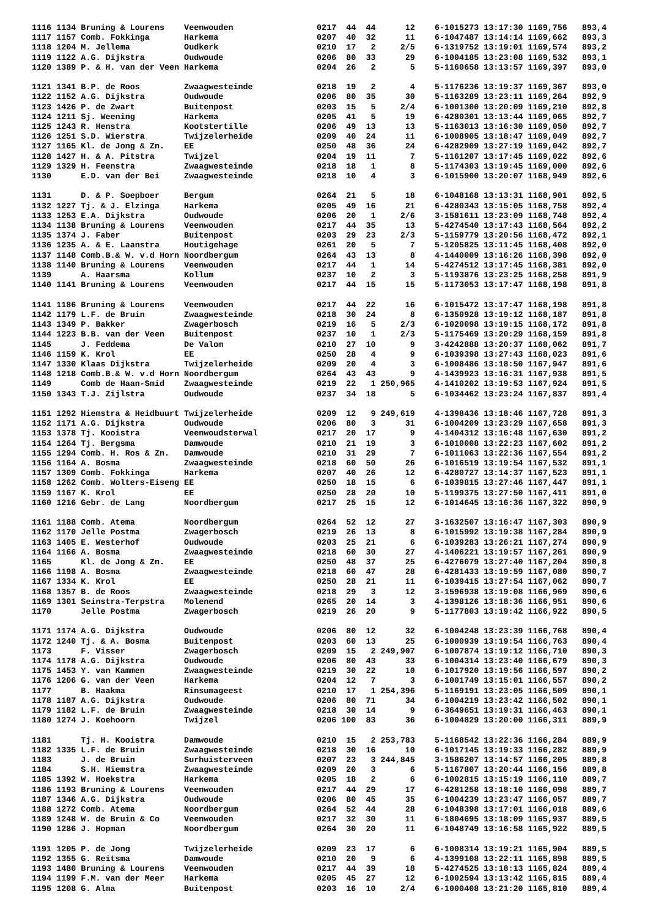1116 1134 Bruning & Lourens    Veenwouden                 0217  44  44      12    6-1015273 13:17:30 1169,756   893,4
1117 1157 Comb. Fokkinga       Harkema                    0207  40  32      11    6-1047487 13:14:14 1169,662   893,3
1118 1204 M. Jellema           Oudkerk                    0210  17   2     2/5    6-1319752 13:19:01 1169,574   893,2
1119 1122 A.G. Dijkstra        Oudwoude                   0206  80  33      29    6-1004185 13:23:08 1169,532   893,1
1120 1389 P. & H. van der Veen Harkema                    0204  26   2       5    5-1160658 13:13:57 1169,397   893,0

1121 1341 B.P. de Roos         Zwaagwesteinde             0218  19   2       4    5-1176236 13:19:37 1169,367   893,0
1122 1152 A.G. Dijkstra        Oudwoude                   0206  80  35      30    5-1163289 13:23:11 1169,264   892,9
1123 1426 P. de Zwart          Buitenpost                 0203  15   5     2/4    6-1001300 13:20:09 1169,210   892,8
1124 1211 Sj. Weening          Harkema                    0205  41   5      19    6-4280301 13:13:44 1169,065   892,7
1125 1243 R. Henstra           Kootstertille              0206  49  13      13    5-1163013 13:16:30 1169,050   892,7
1126 1251 S.D. Wierstra        Twijzelerheide             0209  40  24      11    6-1008905 13:18:47 1169,049   892,7
1127 1165 Kl. de Jong & Zn.    EE                         0250  48  36      24    6-4282909 13:27:19 1169,042   892,7
1128 1427 H. & A. Pitstra      Twijzel                    0204  19  11       7    5-1161207 13:17:45 1169,022   892,6
1129 1329 H. Feenstra          Zwaagwesteinde             0218  18   1       8    5-1174303 13:19:45 1169,000   892,6
1130      E.D. van der Bei     Zwaagwesteinde             0218  10   4       3    6-1015900 13:20:07 1168,949   892,6

1131      D. & P. Soepboer     Bergum                     0264  21   5      18    6-1048168 13:13:31 1168,901   892,5
1132 1227 Tj. & J. Elzinga     Harkema                    0205  49  16      21    6-4280343 13:15:05 1168,758   892,4
1133 1253 E.A. Dijkstra        Oudwoude                   0206  20   1     2/6    3-1581611 13:23:09 1168,748   892,4
1134 1138 Bruning & Lourens    Veenwouden                 0217  44  35      13    5-4274540 13:17:43 1168,564   892,2
1135 1374 J. Faber             Buitenpost                 0203  29  23     2/3    5-1159779 13:20:56 1168,472   892,1
1136 1235 A. & E. Laanstra     Houtigehage                0261  20   5       7    5-1205825 13:11:45 1168,408   892,0
1137 1148 Comb.B.& W. v.d Horn Noordbergum                0264  43  13       8    4-1440009 13:16:26 1168,398   892,0
1138 1140 Bruning & Lourens    Veenwouden                 0217  44   1      14    5-4274512 13:17:45 1168,381   892,0
1139      A. Haarsma           Kollum                     0237  10   2       3    5-1193876 13:23:25 1168,258   891,9
1140 1141 Bruning & Lourens    Veenwouden                 0217  44  15      15    5-1173053 13:17:47 1168,198   891,8

1141 1186 Bruning & Lourens    Veenwouden                 0217  44  22      16    6-1015472 13:17:47 1168,198   891,8
1142 1179 L.F. de Bruin        Zwaagwesteinde             0218  30  24       8    6-1350928 13:19:12 1168,187   891,8
1143 1349 P. Bakker            Zwagerbosch                0219  16   5     2/3    6-1020098 13:19:15 1168,172   891,8
1144 1223 B.B. van der Veen    Buitenpost                 0237  10   1     2/3    5-1175469 13:20:29 1168,159   891,8
1145      J. Feddema           De Valom                   0210  27  10       9    3-4242888 13:20:37 1168,062   891,7
1146 1159 K. Krol              EE                         0250  28   4       9    6-1039398 13:27:43 1168,023   891,6
1147 1330 Klaas Dijkstra       Twijzelerheide             0209  20   4       3    6-1008486 13:18:50 1167,947   891,6
1148 1218 Comb.B.& W. v.d Horn Noordbergum                0264  43  43       9    4-1439923 13:16:31 1167,938   891,5
1149      Comb de Haan-Smid    Zwaagwesteinde             0219  22   1 250,965    4-1410202 13:19:53 1167,924   891,5
1150 1343 T.J. Zijlstra        Oudwoude                   0237  34  18       5    6-1034462 13:23:24 1167,837   891,4

1151 1292 Hiemstra & Heidbuurt Twijzelerheide             0209  12   9 249,619    4-1398436 13:18:46 1167,728   891,3
1152 1171 A.G. Dijkstra        Oudwoude                   0206  80   3      31    6-1004209 13:23:29 1167,658   891,3
1153 1378 Tj. Kooistra         Veenwoudsterwal            0217  20  17       9    4-1404312 13:16:48 1167,630   891,2
1154 1264 Tj. Bergsma          Damwoude                   0210  21  19       3    6-1010008 13:22:23 1167,602   891,2
1155 1294 Comb. H. Ros & Zn.   Damwoude                   0210  31  29       7    6-1011063 13:22:36 1167,554   891,2
1156 1164 A. Bosma             Zwaagwesteinde             0218  60  50      26    6-1016519 13:19:54 1167,532   891,1
1157 1309 Comb. Fokkinga       Harkema                    0207  40  26      12    6-4280727 13:14:37 1167,523   891,1
1158 1262 Comb. Wolters-Eiseng EE                         0250  18  15       6    6-1039815 13:27:46 1167,447   891,1
1159 1167 K. Krol              EE                         0250  28  20      10    5-1199375 13:27:50 1167,411   891,0
1160 1216 Gebr. de Lang        Noordbergum                0217  25  15      12    6-1014645 13:16:36 1167,322   890,9

1161 1188 Comb. Atema          Noordbergum                0264  52  12      27    3-1632507 13:16:47 1167,303   890,9
1162 1170 Jelle Postma         Zwagerbosch                0219  26  13       8    6-1015992 13:19:38 1167,284   890,9
1163 1405 E. Westerhof         Oudwoude                   0203  25  21       6    6-1039283 13:26:21 1167,274   890,9
1164 1166 A. Bosma             Zwaagwesteinde             0218  60  30      27    4-1406221 13:19:57 1167,261   890,9
1165      Kl. de Jong & Zn.    EE                         0250  48  37      25    6-4276079 13:27:40 1167,204   890,8
1166 1198 A. Bosma             Zwaagwesteinde             0218  60  47      28    6-4281433 13:19:59 1167,080   890,7
1167 1334 K. Krol              EE                         0250  28  21      11    6-1039415 13:27:54 1167,062   890,7
1168 1357 B. de Roos           Zwaagwesteinde             0218  29   3      12    3-1596938 13:19:08 1166,969   890,6
1169 1301 Seinstra-Terpstra    Molenend                   0265  20  14       3    4-1398126 13:18:36 1166,951   890,6
1170      Jelle Postma         Zwagerbosch                0219  26  20       9    5-1177803 13:19:42 1166,922   890,5

1171 1174 A.G. Dijkstra        Oudwoude                   0206  80  12      32    6-1004248 13:23:39 1166,768   890,4
1172 1240 Tj. & A. Bosma       Buitenpost                 0203  60  13      25    6-1000939 13:19:54 1166,763   890,4
1173      F. Visser            Zwagerbosch                0209  15   2 249,907    6-1007874 13:19:12 1166,710   890,3
1174 1178 A.G. Dijkstra        Oudwoude                   0206  80  43      33    6-1004314 13:23:40 1166,679   890,3
1175 1453 Y. van Kammen        Zwaagwesteinde             0219  30  22      10    6-1017920 13:19:56 1166,597   890,2
1176 1206 G. van der Veen      Harkema                    0204  12   7       3    6-1001749 13:15:01 1166,557   890,2
1177      B. Haakma            Rinsumageest               0210  17   1 254,396    5-1169191 13:23:05 1166,509   890,1
1178 1187 A.G. Dijkstra        Oudwoude                   0206  80  71      34    6-1004219 13:23:42 1166,502   890,1
1179 1182 L.F. de Bruin        Zwaagwesteinde             0218  30  14       9    6-3649651 13:19:31 1166,463   890,1
1180 1274 J. Koehoorn          Twijzel                    0206 100  83      36    6-1004829 13:20:00 1166,311   889,9

1181      Tj. H. Kooistra      Damwoude                   0210  15   2 253,783    5-1168542 13:22:36 1166,284   889,9
1182 1335 L.F. de Bruin        Zwaagwesteinde             0218  30  16      10    6-1017145 13:19:33 1166,282   889,9
1183      J. de Bruin          Surhuisterveen             0207  23   3 244,845    3-1586207 13:14:57 1166,205   889,8
1184      S.H. Hiemstra        Zwaagwesteinde             0209  20   3       6    5-1167807 13:20:44 1166,156   889,8
1185 1392 W. Hoekstra          Harkema                    0205  18   2       6    6-1002815 13:15:19 1166,110   889,7
1186 1193 Bruning & Lourens    Veenwouden                 0217  44  29      17    6-4281258 13:18:10 1166,098   889,7
1187 1346 A.G. Dijkstra        Oudwoude                   0206  80  45      35    6-1004239 13:23:47 1166,057   889,7
1188 1272 Comb. Atema          Noordbergum                0264  52  44      28    6-1048398 13:17:01 1166,018   889,6
1189 1248 W. de Bruin & Co     Veenwouden                 0217  32  30      11    6-1804695 13:18:09 1165,937   889,5
1190 1286 J. Hopman            Noordbergum                0264  30  20      11    6-1048749 13:16:58 1165,922   889,5

1191 1205 P. de Jong           Twijzelerheide             0209  23  17       6    6-1008314 13:19:21 1165,904   889,5
1192 1355 G. Reitsma           Damwoude                   0210  20   9       6    4-1399108 13:22:11 1165,898   889,5
1193 1480 Bruning & Lourens    Veenwouden                 0217  44  39      18    5-4274525 13:18:13 1165,824   889,4
1194 1199 F.M. van der Meer    Harkema                    0205  45  27      12    6-1002594 13:13:42 1165,815   889,4
1195 1208 G. Alma              Buitenpost                 0203  16  10     2/4    6-1000408 13:21:20 1165,810   889,4